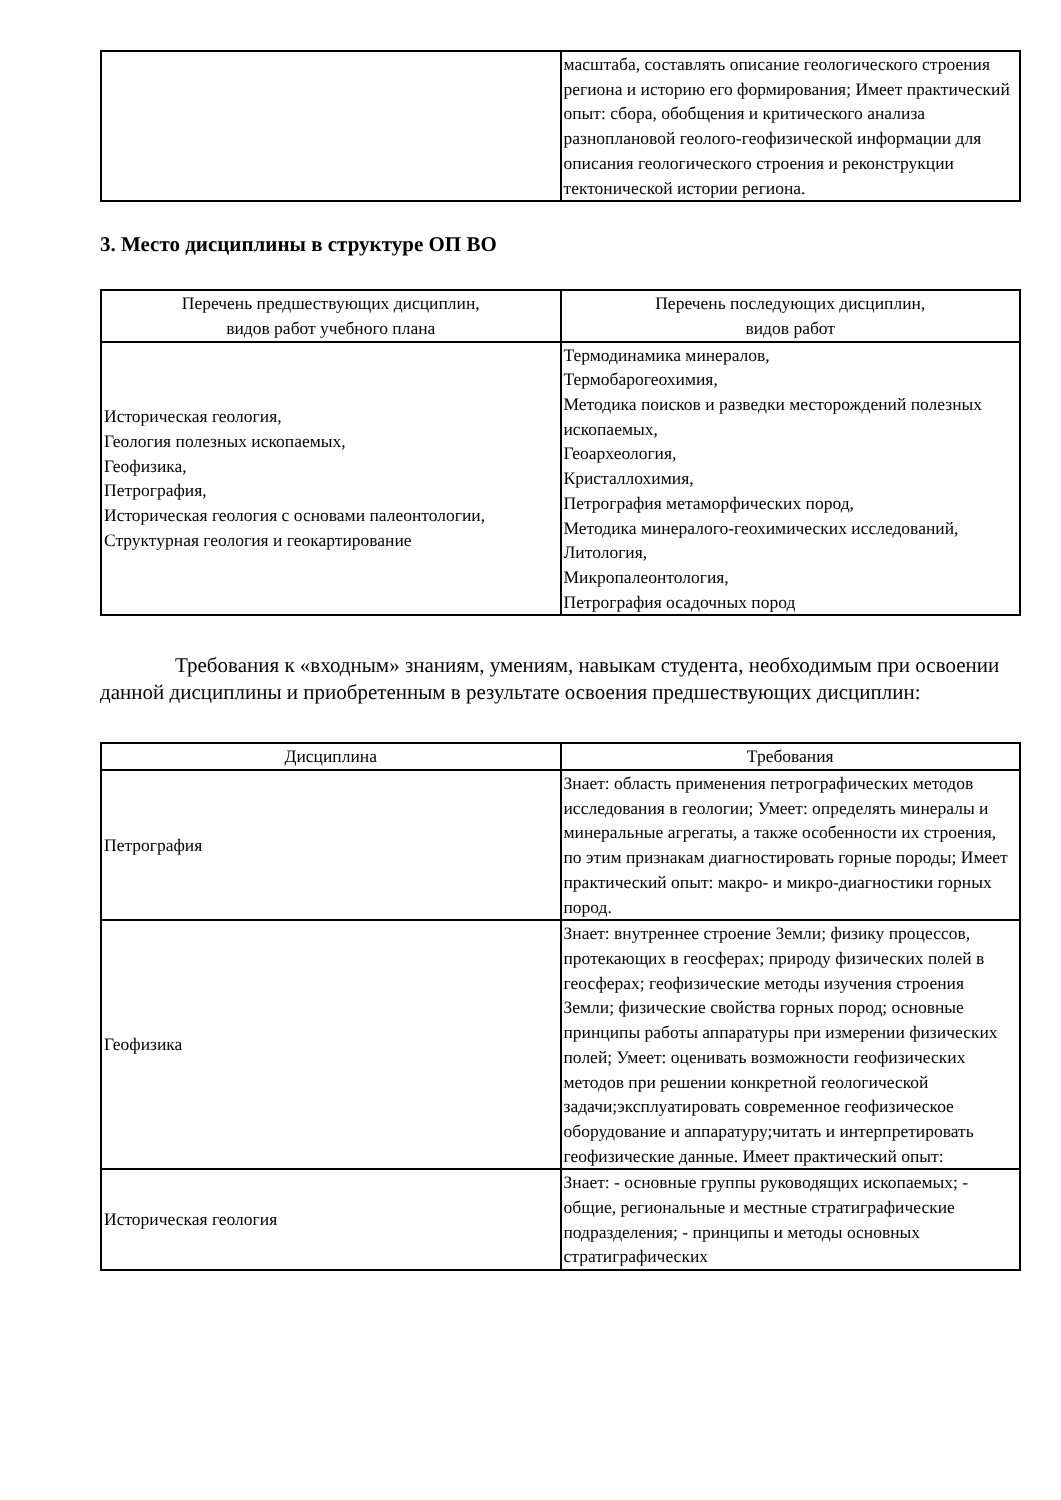| | масштаба, составлять описание геологического строения региона и историю его формирования; Имеет практический опыт: сбора, обобщения и критического анализа разноплановой геолого-геофизической информации для описания геологического строения и реконструкции тектонической истории региона. |
3. Место дисциплины в структуре ОП ВО
| Перечень предшествующих дисциплин, видов работ учебного плана | Перечень последующих дисциплин, видов работ |
| --- | --- |
| Историческая геология, Геология полезных ископаемых, Геофизика, Петрография, Историческая геология с основами палеонтологии, Структурная геология и геокартирование | Термодинамика минералов, Термобарогеохимия, Методика поисков и разведки месторождений полезных ископаемых, Геоархеология, Кристаллохимия, Петрография метаморфических пород, Методика минералого-геохимических исследований, Литология, Микропалеонтология, Петрография осадочных пород |
Требования к «входным» знаниям, умениям, навыкам студента, необходимым при освоении данной дисциплины и приобретенным в результате освоения предшествующих дисциплин:
| Дисциплина | Требования |
| --- | --- |
| Петрография | Знает: область применения петрографических методов исследования в геологии; Умеет: определять минералы и минеральные агрегаты, а также особенности их строения, по этим признакам диагностировать горные породы; Имеет практический опыт: макро- и микро-диагностики горных пород. |
| Геофизика | Знает: внутреннее строение Земли; физику процессов, протекающих в геосферах; природу физических полей в геосферах; геофизические методы изучения строения Земли; физические свойства горных пород; основные принципы работы аппаратуры при измерении физических полей; Умеет: оценивать возможности геофизических методов при решении конкретной геологической задачи;эксплуатировать современное геофизическое оборудование и аппаратуру;читать и интерпретировать геофизические данные. Имеет практический опыт: |
| Историческая геология | Знает: - основные группы руководящих ископаемых; - общие, региональные и местные стратиграфические подразделения; - принципы и методы основных стратиграфических |